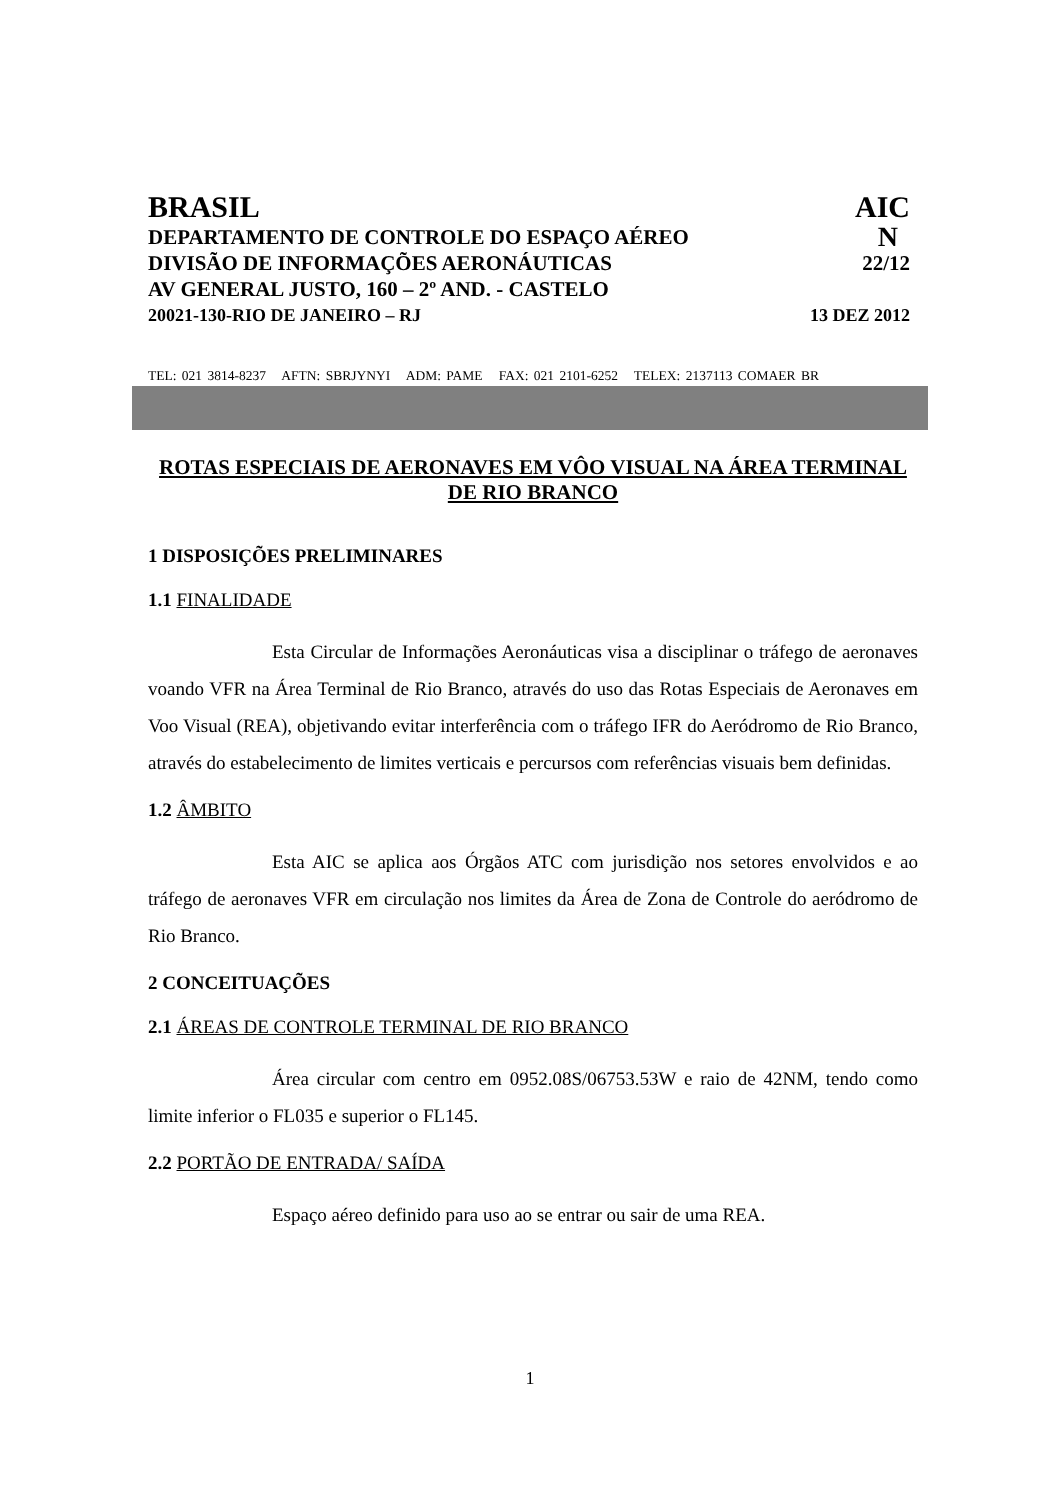BRASIL AIC
DEPARTAMENTO DE CONTROLE DO ESPAÇO AÉREO N
DIVISÃO DE INFORMAÇÕES AERONÁUTICAS 22/12
AV GENERAL JUSTO, 160 – 2º AND. - CASTELO
20021-130-RIO DE JANEIRO – RJ 13 DEZ 2012
TEL: 021 3814-8237 AFTN: SBRJYNYI ADM: PAME FAX: 021 2101-6252 TELEX: 2137113 COMAER BR
ROTAS ESPECIAIS DE AERONAVES EM VÔO VISUAL NA ÁREA TERMINAL DE RIO BRANCO
1 DISPOSIÇÕES PRELIMINARES
1.1 FINALIDADE
Esta Circular de Informações Aeronáuticas visa a disciplinar o tráfego de aeronaves voando VFR na Área Terminal de Rio Branco, através do uso das Rotas Especiais de Aeronaves em Voo Visual (REA), objetivando evitar interferência com o tráfego IFR do Aeródromo de Rio Branco, através do estabelecimento de limites verticais e percursos com referências visuais bem definidas.
1.2 ÂMBITO
Esta AIC se aplica aos Órgãos ATC com jurisdição nos setores envolvidos e ao tráfego de aeronaves VFR em circulação nos limites da Área de Zona de Controle do aeródromo de Rio Branco.
2 CONCEITUAÇÕES
2.1 ÁREAS DE CONTROLE TERMINAL DE RIO BRANCO
Área circular com centro em 0952.08S/06753.53W e raio de 42NM, tendo como limite inferior o FL035 e superior o FL145.
2.2 PORTÃO DE ENTRADA/ SAÍDA
Espaço aéreo definido para uso ao se entrar ou sair de uma REA.
1